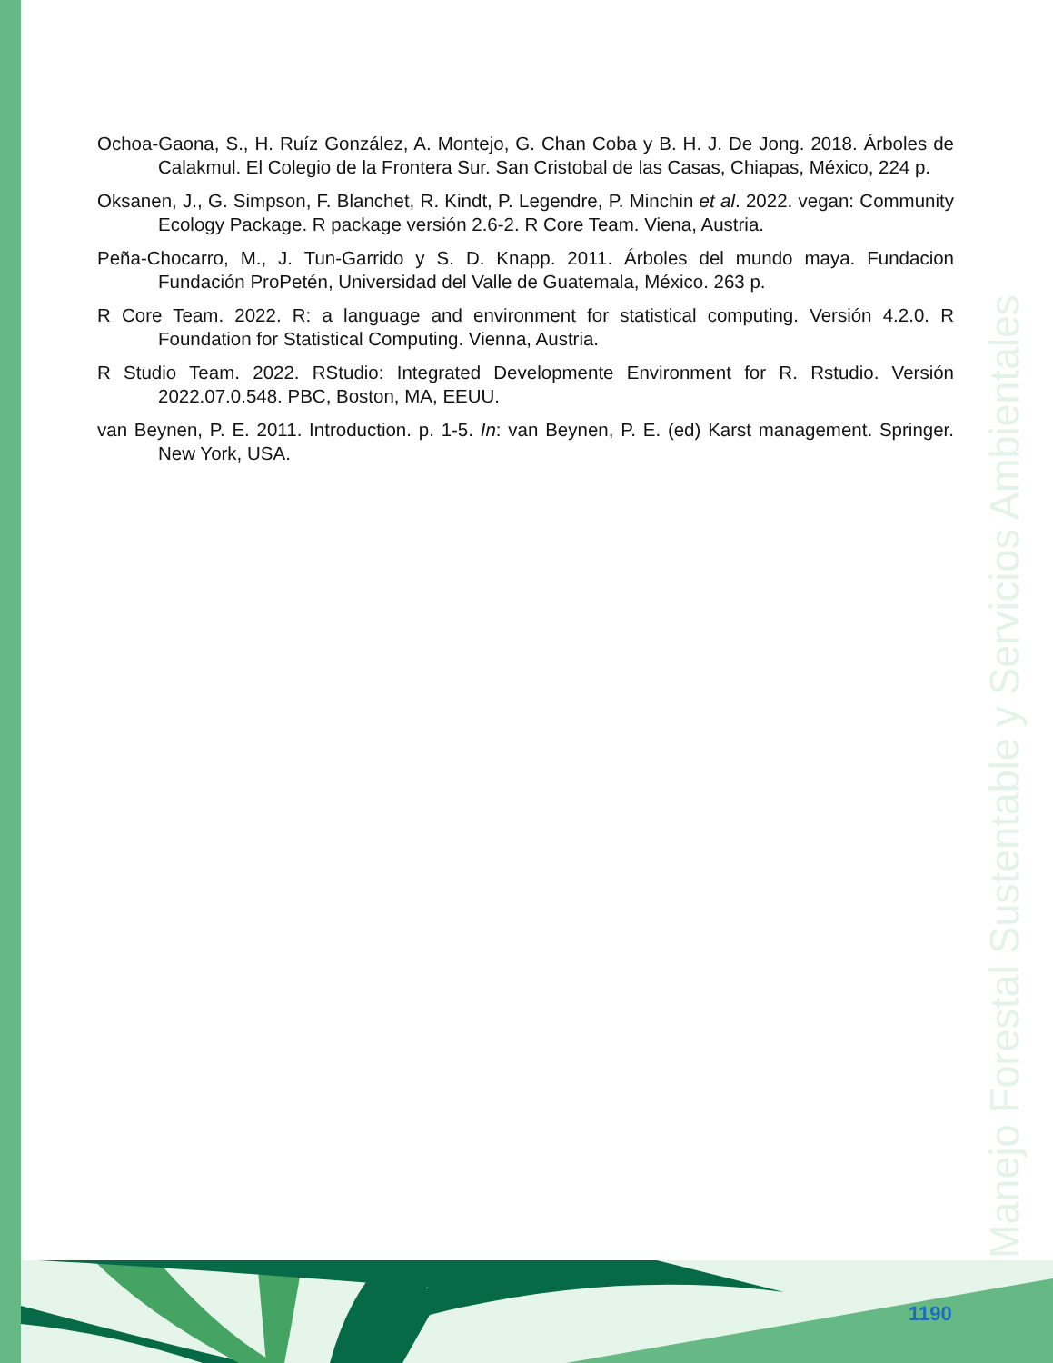Ochoa-Gaona, S., H. Ruíz González, A. Montejo, G. Chan Coba y B. H. J. De Jong. 2018. Árboles de Calakmul. El Colegio de la Frontera Sur. San Cristobal de las Casas, Chiapas, México, 224 p.
Oksanen, J., G. Simpson, F. Blanchet, R. Kindt, P. Legendre, P. Minchin et al. 2022. vegan: Community Ecology Package. R package versión 2.6-2. R Core Team. Viena, Austria.
Peña-Chocarro, M., J. Tun-Garrido y S. D. Knapp. 2011. Árboles del mundo maya. Fundacion Fundación ProPetén, Universidad del Valle de Guatemala, México. 263 p.
R Core Team. 2022. R: a language and environment for statistical computing. Versión 4.2.0. R Foundation for Statistical Computing. Vienna, Austria.
R Studio Team. 2022. RStudio: Integrated Developmente Environment for R. Rstudio. Versión 2022.07.0.548. PBC, Boston, MA, EEUU.
van Beynen, P. E. 2011. Introduction. p. 1-5. In: van Beynen, P. E. (ed) Karst management. Springer. New York, USA.
Manejo Forestal Sustentable y Servicios Ambientales
1190